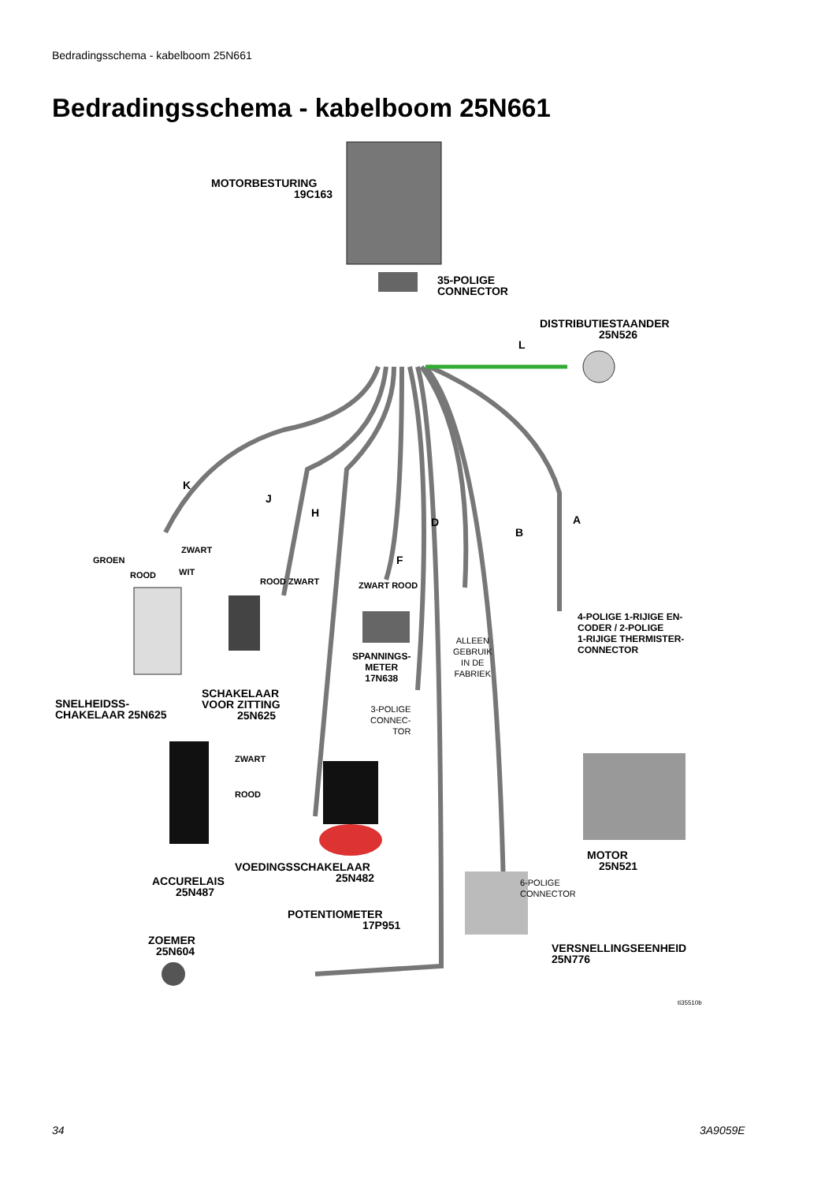Bedradingsschema - kabelboom 25N661
Bedradingsschema - kabelboom 25N661
MOTORBESTURING
19C163
35-POLIGE
CONNECTOR
DISTRIBUTIESTAANDER
25N526
L
K
J
H
D
B
A
F
GROEN
ZWART
ROOD WIT
ROOD ZWART ZWART ROOD
4-POLIGE 1-RIJIGE EN-
CODER / 2-POLIGE
1-RIJIGE THERMISTER-
CONNECTOR
ALLEEN
GEBRUIK
IN DE
FABRIEK
SPANNINGS-
METER
17N638
SNELHEIDSS-
CHAKELAAR 25N625
SCHAKELAAR
VOOR ZITTING
25N625
3-POLIGE
CONNEC-
TOR
ZWART
ROOD
MOTOR
25N521
VOEDINGSSCHAKELAAR
25N482
ACCURELAIS
25N487
6-POLIGE
CONNECTOR
POTENTIOMETER
17P951
ZOEMER
25N604
VERSNELLINGSEENHEID
25N776
ti35510b
34 3A9059E